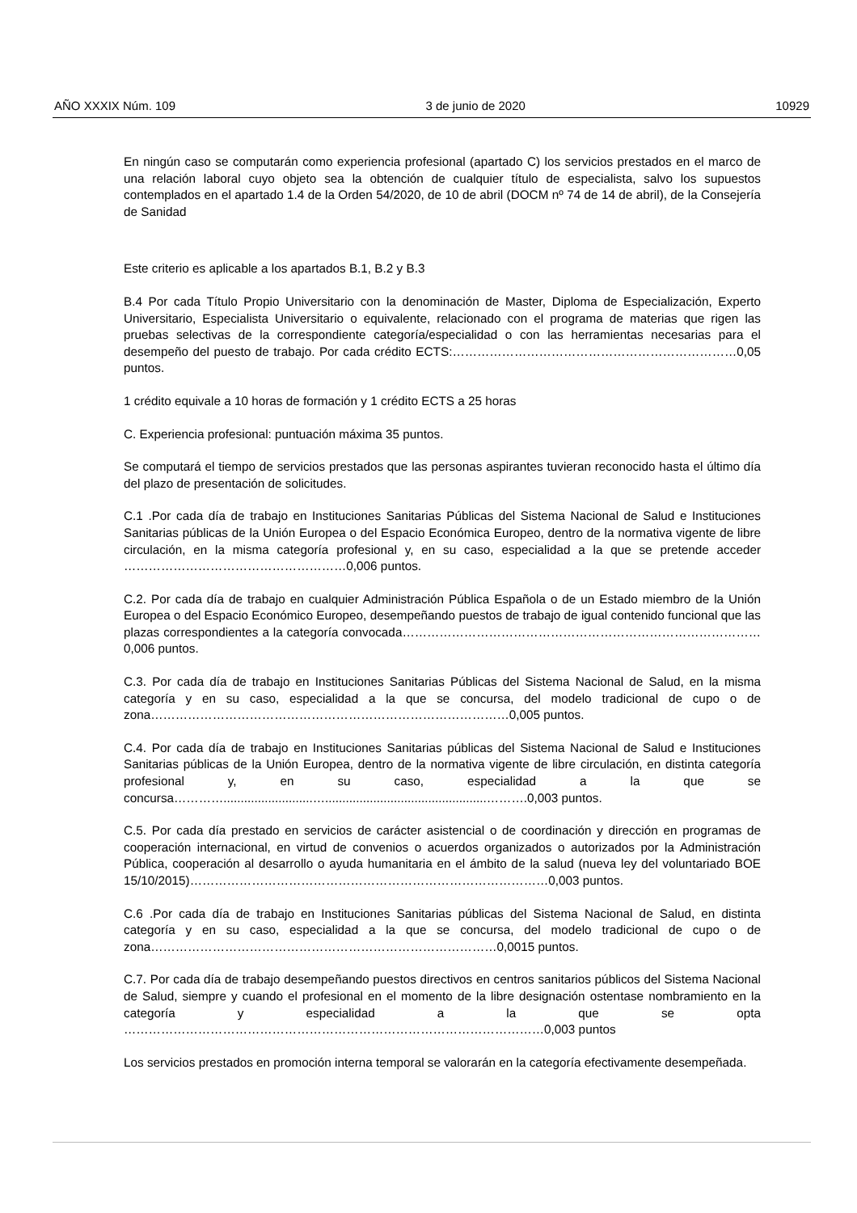AÑO XXXIX Núm. 109 3 de junio de 2020 10929
En ningún caso se computarán como experiencia profesional (apartado C) los servicios prestados en el marco de una relación laboral cuyo objeto sea la obtención de cualquier título de especialista, salvo los supuestos contemplados en el apartado 1.4 de la Orden 54/2020, de 10 de abril (DOCM nº 74 de 14 de abril), de la Consejería de Sanidad
Este criterio es aplicable a los apartados B.1, B.2 y B.3
B.4 Por cada Título Propio Universitario con la denominación de Master, Diploma de Especialización, Experto Universitario, Especialista Universitario o equivalente, relacionado con el programa de materias que rigen las pruebas selectivas de la correspondiente categoría/especialidad o con las herramientas necesarias para el desempeño del puesto de trabajo. Por cada crédito ECTS:……………………………………………………………0,05 puntos.
1 crédito equivale a 10 horas de formación y 1 crédito ECTS a 25 horas
C. Experiencia profesional: puntuación máxima 35 puntos.
Se computará el tiempo de servicios prestados que las personas aspirantes tuvieran reconocido hasta el último día del plazo de presentación de solicitudes.
C.1 .Por cada día de trabajo en Instituciones Sanitarias Públicas del Sistema Nacional de Salud e Instituciones Sanitarias públicas de la Unión Europea o del Espacio Económica Europeo, dentro de la normativa vigente de libre circulación, en la misma categoría profesional y, en su caso, especialidad a la que se pretende acceder ………………………………………………0,006 puntos.
C.2. Por cada día de trabajo en cualquier Administración Pública Española o de un Estado miembro de la Unión Europea o del Espacio Económico Europeo, desempeñando puestos de trabajo de igual contenido funcional que las plazas correspondientes a la categoría convocada……………………………………………………………………………0,006 puntos.
C.3. Por cada día de trabajo en Instituciones Sanitarias Públicas del Sistema Nacional de Salud, en la misma categoría y en su caso, especialidad a la que se concursa, del modelo tradicional de cupo o de zona……………………………………………………………………………0,005 puntos.
C.4. Por cada día de trabajo en Instituciones Sanitarias públicas del Sistema Nacional de Salud e Instituciones Sanitarias públicas de la Unión Europea, dentro de la normativa vigente de libre circulación, en distinta categoría profesional y, en su caso, especialidad a la que se concursa…………..........................…...............................................……….0,003 puntos.
C.5. Por cada día prestado en servicios de carácter asistencial o de coordinación y dirección en programas de cooperación internacional, en virtud de convenios o acuerdos organizados o autorizados por la Administración Pública, cooperación al desarrollo o ayuda humanitaria en el ámbito de la salud (nueva ley del voluntariado BOE 15/10/2015)……………………………………………………………………………0,003 puntos.
C.6 .Por cada día de trabajo en Instituciones Sanitarias públicas del Sistema Nacional de Salud, en distinta categoría y en su caso, especialidad a la que se concursa, del modelo tradicional de cupo o de zona…………………………………………………………………………0,0015 puntos.
C.7. Por cada día de trabajo desempeñando puestos directivos en centros sanitarios públicos del Sistema Nacional de Salud, siempre y cuando el profesional en el momento de la libre designación ostentase nombramiento en la categoría y especialidad a la que se opta …………………………………………………………………………………………0,003 puntos
Los servicios prestados en promoción interna temporal se valorarán en la categoría efectivamente desempeñada.